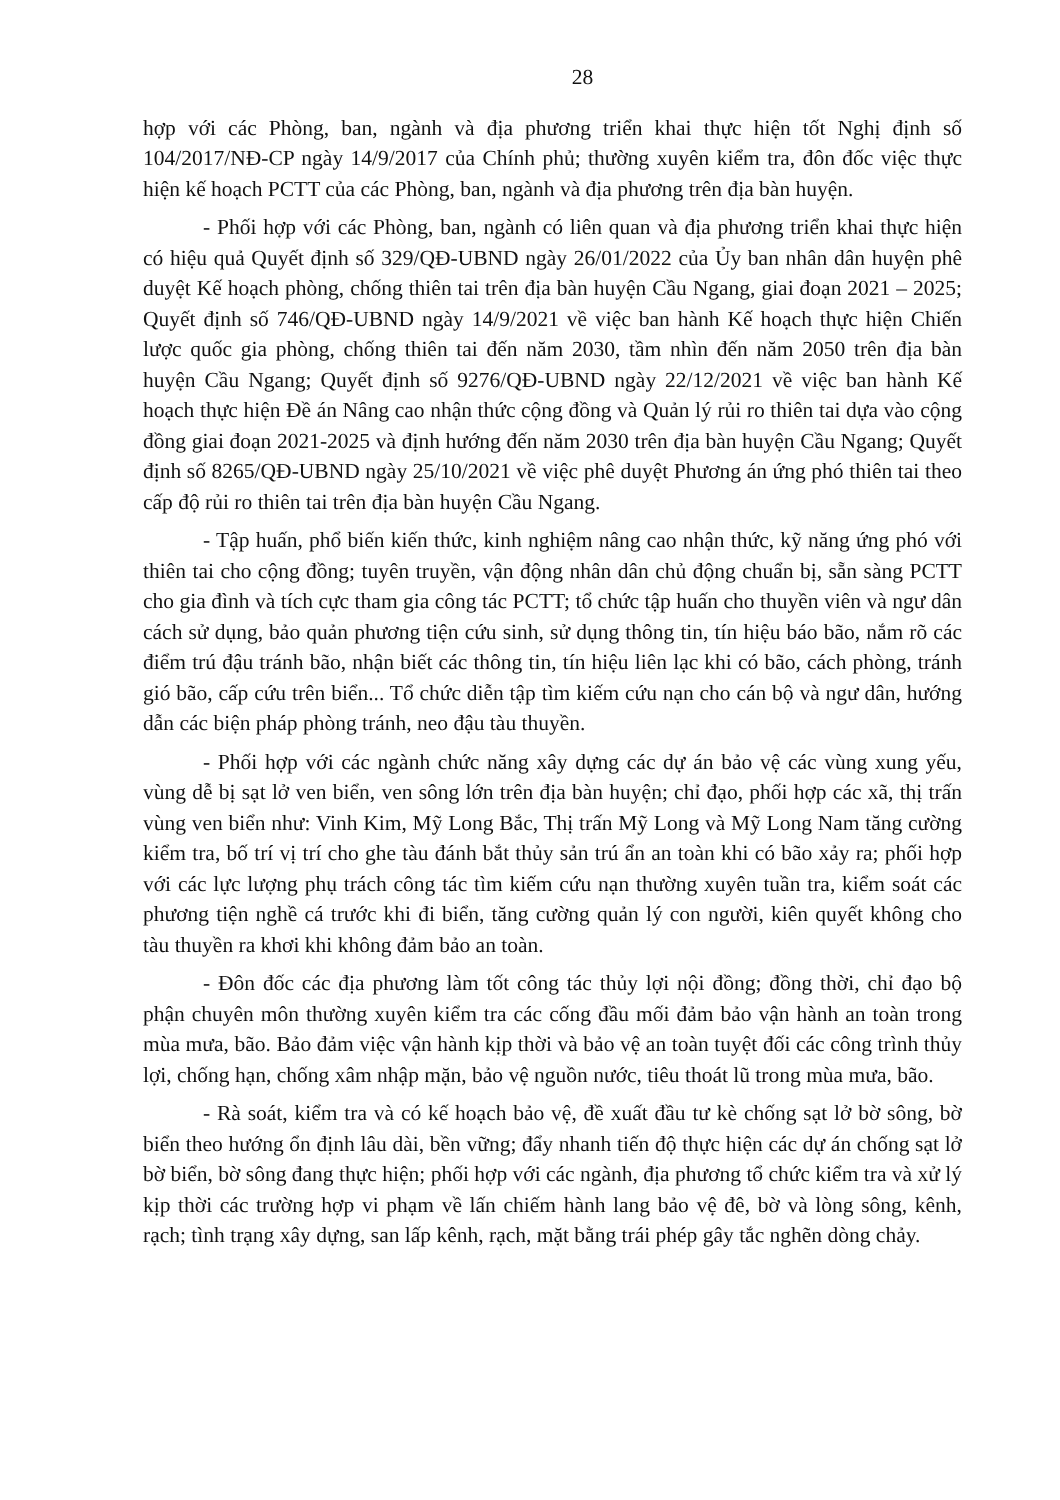28
hợp với các Phòng, ban, ngành và địa phương triển khai thực hiện tốt Nghị định số 104/2017/NĐ-CP ngày 14/9/2017 của Chính phủ; thường xuyên kiểm tra, đôn đốc việc thực hiện kế hoạch PCTT của các Phòng, ban, ngành và địa phương trên địa bàn huyện.
- Phối hợp với các Phòng, ban, ngành có liên quan và địa phương triển khai thực hiện có hiệu quả Quyết định số 329/QĐ-UBND ngày 26/01/2022 của Ủy ban nhân dân huyện phê duyệt Kế hoạch phòng, chống thiên tai trên địa bàn huyện Cầu Ngang, giai đoạn 2021 – 2025; Quyết định số 746/QĐ-UBND ngày 14/9/2021 về việc ban hành Kế hoạch thực hiện Chiến lược quốc gia phòng, chống thiên tai đến năm 2030, tầm nhìn đến năm 2050 trên địa bàn huyện Cầu Ngang; Quyết định số 9276/QĐ-UBND ngày 22/12/2021 về việc ban hành Kế hoạch thực hiện Đề án Nâng cao nhận thức cộng đồng và Quản lý rủi ro thiên tai dựa vào cộng đồng giai đoạn 2021-2025 và định hướng đến năm 2030 trên địa bàn huyện Cầu Ngang; Quyết định số 8265/QĐ-UBND ngày 25/10/2021 về việc phê duyệt Phương án ứng phó thiên tai theo cấp độ rủi ro thiên tai trên địa bàn huyện Cầu Ngang.
- Tập huấn, phổ biến kiến thức, kinh nghiệm nâng cao nhận thức, kỹ năng ứng phó với thiên tai cho cộng đồng; tuyên truyền, vận động nhân dân chủ động chuẩn bị, sẵn sàng PCTT cho gia đình và tích cực tham gia công tác PCTT; tổ chức tập huấn cho thuyền viên và ngư dân cách sử dụng, bảo quản phương tiện cứu sinh, sử dụng thông tin, tín hiệu báo bão, nắm rõ các điểm trú đậu tránh bão, nhận biết các thông tin, tín hiệu liên lạc khi có bão, cách phòng, tránh gió bão, cấp cứu trên biển... Tổ chức diễn tập tìm kiếm cứu nạn cho cán bộ và ngư dân, hướng dẫn các biện pháp phòng tránh, neo đậu tàu thuyền.
- Phối hợp với các ngành chức năng xây dựng các dự án bảo vệ các vùng xung yếu, vùng dễ bị sạt lở ven biển, ven sông lớn trên địa bàn huyện; chỉ đạo, phối hợp các xã, thị trấn vùng ven biển như: Vinh Kim, Mỹ Long Bắc, Thị trấn Mỹ Long và Mỹ Long Nam tăng cường kiểm tra, bố trí vị trí cho ghe tàu đánh bắt thủy sản trú ẩn an toàn khi có bão xảy ra; phối hợp với các lực lượng phụ trách công tác tìm kiếm cứu nạn thường xuyên tuần tra, kiểm soát các phương tiện nghề cá trước khi đi biển, tăng cường quản lý con người, kiên quyết không cho tàu thuyền ra khơi khi không đảm bảo an toàn.
- Đôn đốc các địa phương làm tốt công tác thủy lợi nội đồng; đồng thời, chỉ đạo bộ phận chuyên môn thường xuyên kiểm tra các cống đầu mối đảm bảo vận hành an toàn trong mùa mưa, bão. Bảo đảm việc vận hành kịp thời và bảo vệ an toàn tuyệt đối các công trình thủy lợi, chống hạn, chống xâm nhập mặn, bảo vệ nguồn nước, tiêu thoát lũ trong mùa mưa, bão.
- Rà soát, kiểm tra và có kế hoạch bảo vệ, đề xuất đầu tư kè chống sạt lở bờ sông, bờ biển theo hướng ổn định lâu dài, bền vững; đẩy nhanh tiến độ thực hiện các dự án chống sạt lở bờ biển, bờ sông đang thực hiện; phối hợp với các ngành, địa phương tổ chức kiểm tra và xử lý kịp thời các trường hợp vi phạm về lấn chiếm hành lang bảo vệ đê, bờ và lòng sông, kênh, rạch; tình trạng xây dựng, san lấp kênh, rạch, mặt bằng trái phép gây tắc nghẽn dòng chảy.